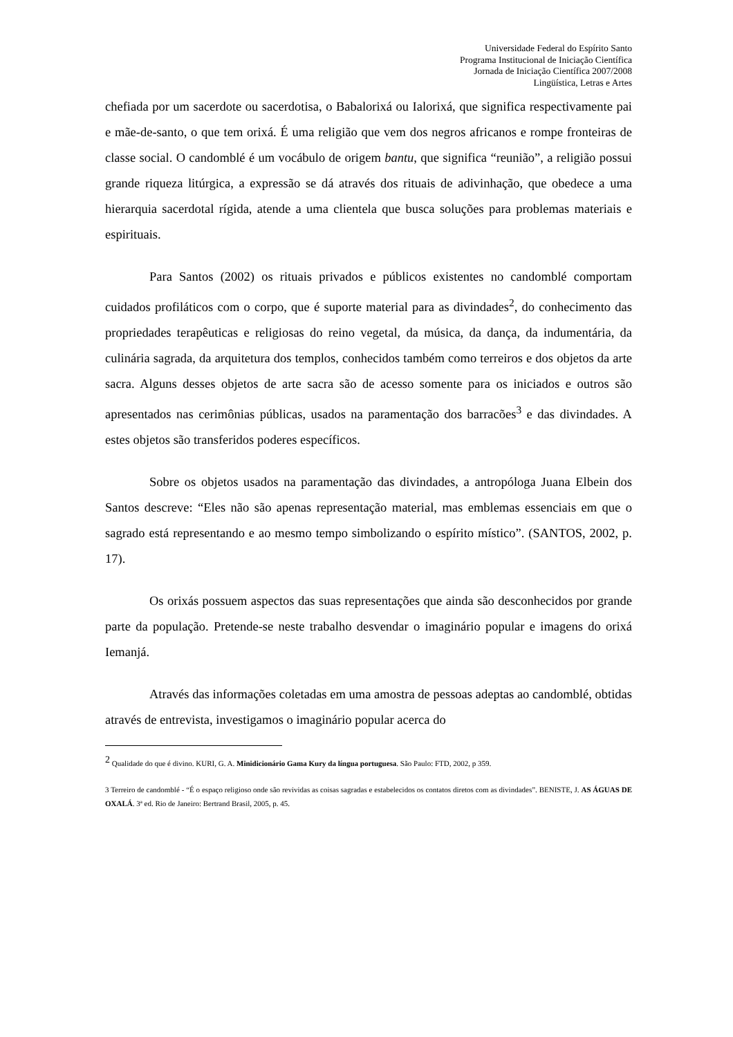Universidade Federal do Espírito Santo
Programa Institucional de Iniciação Científica
Jornada de Iniciação Científica 2007/2008
Lingüística, Letras e Artes
chefiada por um sacerdote ou sacerdotisa, o Babalorixá ou Ialorixá, que significa respectivamente pai e mãe-de-santo, o que tem orixá. É uma religião que vem dos negros africanos e rompe fronteiras de classe social. O candomblé é um vocábulo de origem bantu, que significa “reunião”, a religião possui grande riqueza litúrgica, a expressão se dá através dos rituais de adivinhação, que obedece a uma hierarquia sacerdotal rígida, atende a uma clientela que busca soluções para problemas materiais e espirituais.
Para Santos (2002) os rituais privados e públicos existentes no candomblé comportam cuidados profiláticos com o corpo, que é suporte material para as divindades<sup>2</sup>, do conhecimento das propriedades terapêuticas e religiosas do reino vegetal, da música, da dança, da indumentária, da culinária sagrada, da arquitetura dos templos, conhecidos também como terreiros e dos objetos da arte sacra. Alguns desses objetos de arte sacra são de acesso somente para os iniciados e outros são apresentados nas cerimônias públicas, usados na paramentação dos barracões<sup>3</sup> e das divindades. A estes objetos são transferidos poderes específicos.
Sobre os objetos usados na paramentação das divindades, a antropóloga Juana Elbein dos Santos descreve: “Eles não são apenas representação material, mas emblemas essenciais em que o sagrado está representando e ao mesmo tempo simbolizando o espírito místico”. (SANTOS, 2002, p. 17).
Os orixás possuem aspectos das suas representações que ainda são desconhecidos por grande parte da população. Pretende-se neste trabalho desvendar o imaginário popular e imagens do orixá Iemanjá.
Através das informações coletadas em uma amostra de pessoas adeptas ao candomblé, obtidas através de entrevista, investigamos o imaginário popular acerca do
<sup>2</sup> Qualidade do que é divino. KURI, G. A. Minidicionário Gama Kury da língua portuguesa. São Paulo: FTD, 2002, p 359.
3 Terreiro de candomblé - “É o espaço religioso onde são revividas as coisas sagradas e estabelecidos os contatos diretos com as divindades”. BENISTE, J. AS ÁGUAS DE OXALÁ. 3ª ed. Rio de Janeiro: Bertrand Brasil, 2005, p. 45.